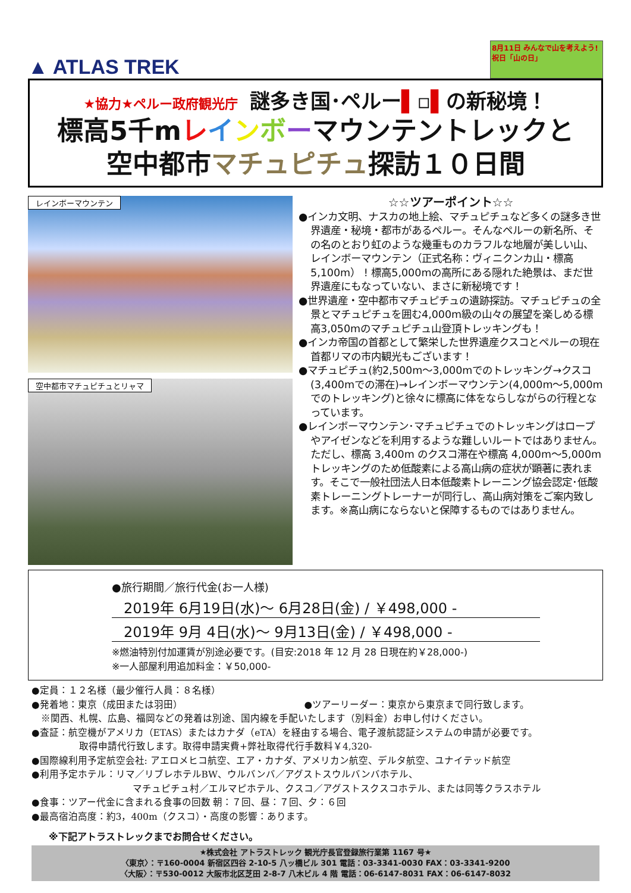▲ ATLAS TREK
8月11日 みんなで山を考えよう! 祝日「山の日」
★協力★ペルー政府観光庁 謎多き国･ペルー▌▫▌の新秘境！
標高5千mレインボーマウンテントレックと
空中都市マチュピチュ探訪１０日間
レインボーマウンテン
空中都市マチュピチュとリャマ
☆☆ツアーポイント☆☆
●インカ文明、ナスカの地上絵、マチュピチュなど多くの謎多き世界遺産・秘境・都市があるペルー。そんなペルーの新名所、その名のとおり虹のような幾重ものカラフルな地層が美しい山、レインボーマウンテン（正式名称：ヴィニクンカ山・標高5,100m） ! 標高5,000mの高所にある隠れた絶景は、まだ世界遺産にもなっていない、まさに新秘境です！
●世界遺産・空中都市マチュピチュの遺跡探訪。マチュピチュの全景とマチュピチュを囲む4,000m級の山々の展望を楽しめる標高3,050mのマチュピチュ山登頂トレッキングも！
●インカ帝国の首都として繁栄した世界遺産クスコとペルーの現在首都リマの市内観光もございます！
●マチュピチュ(約2,500m～3,000mでのトレッキング→クスコ(3,400mでの滞在)→レインボーマウンテン(4,000m～5,000mでのトレッキング)と徐々に標高に体をならしながらの行程となっています。
●レインボーマウンテン･マチュピチュでのトレッキングはロープやアイゼンなどを利用するような難しいルートではありません。ただし、標高 3,400m のクスコ滞在や標高 4,000m～5,000m トレッキングのため低酸素による高山病の症状が顕著に表れます。そこで一般社団法人日本低酸素トレーニング協会認定･低酸素トレーニングトレーナーが同行し、高山病対策をご案内致します。※高山病にならないと保障するものではありません。
●旅行期間／旅行代金(お一人様)
2019年 6月19日(水)～ 6月28日(金) / ￥498,000 -
2019年 9月 4日(水)～ 9月13日(金) / ￥498,000 -
※燃油特別付加運賃が別途必要です。(目安:2018 年 12 月 28 日現在約￥28,000-)
※一人部屋利用追加料金：￥50,000-
●定員：１２名様（最少催行人員：８名様）
●発着地：東京（成田または羽田） ●ツアーリーダー：東京から東京まで同行致します。
　※関西、札幌、広島、福岡などの発着は別途、国内線を手配いたします（別料金）お申し付けください。
●査証：航空機がアメリカ（ETAS）またはカナダ（eTA）を経由する場合、電子渡航認証システムの申請が必要です。
取得申請代行致します。取得申請実費+弊社取得代行手数料￥4,320-
●国際線利用予定航空会社: アエロメヒコ航空、エア・カナダ、アメリカン航空、デルタ航空、ユナイテッド航空
●利用予定ホテル：リマ／リブレホテルBW、ウルバンバ／アグストスウルバンバホテル、
マチュピチュ村／エルマピホテル、クスコ／アグストスクスコホテル、または同等クラスホテル
●食事：ツアー代金に含まれる食事の回数 朝：７回、昼：７回、夕：６回
●最高宿泊高度：約3，400m（クスコ）・高度の影響：あります。
※下記アトラストレックまでお問合せください。
★株式会社 アトラストレック 観光庁長官登録旅行業第 1167 号★
〈東京〉：〒160-0004 新宿区四谷 2-10-5 八ッ橋ビル 301 電話：03-3341-0030 FAX：03-3341-9200
〈大阪〉：〒530-0012 大阪市北区芝田 2-8-7 八木ビル 4 階 電話：06-6147-8031 FAX：06-6147-8032